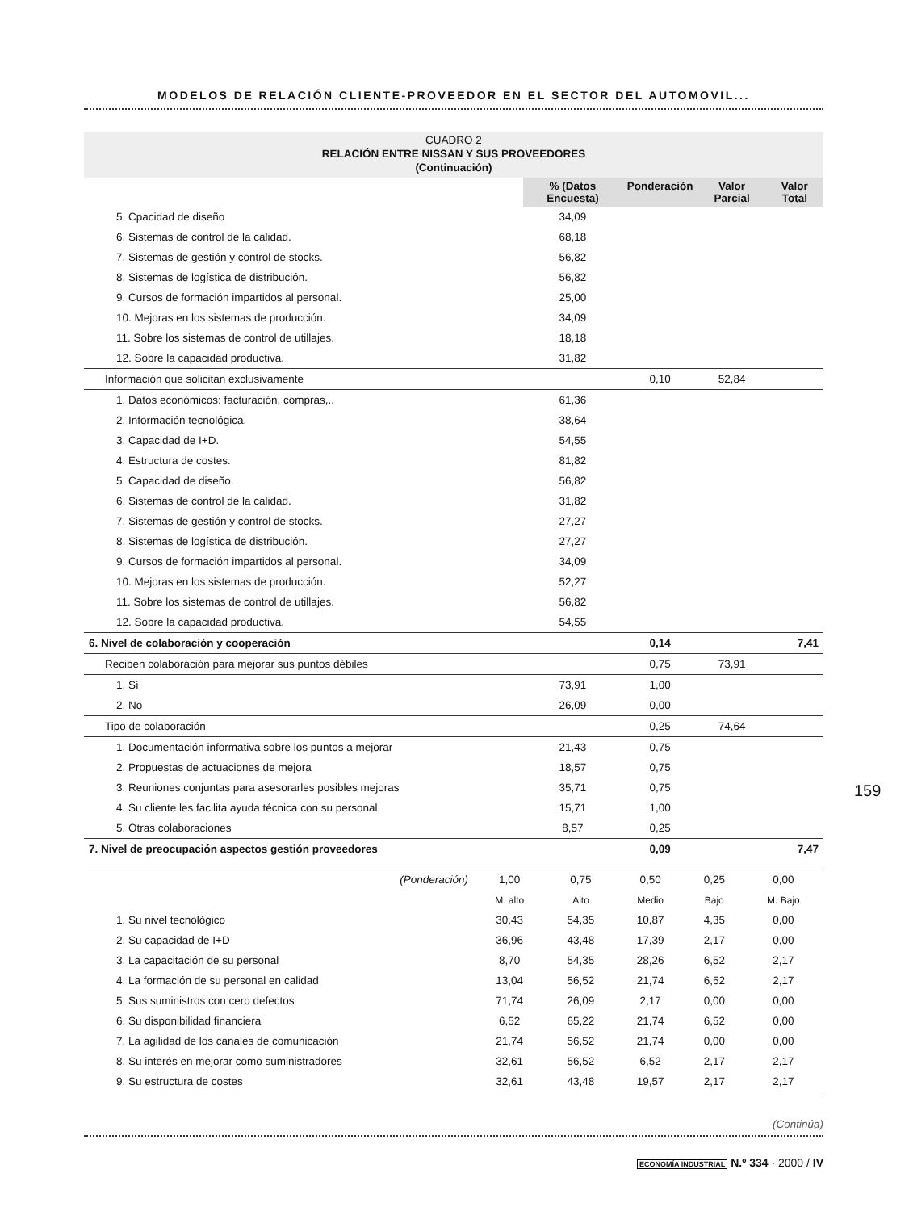MODELOS DE RELACIÓN CLIENTE-PROVEEDOR EN EL SECTOR DEL AUTOMOVIL...
CUADRO 2
RELACIÓN ENTRE NISSAN Y SUS PROVEEDORES
(Continuación)
| | | % (Datos Encuesta) | Ponderación | Valor Parcial | Valor Total |
| 5. Cpacidad de diseño | | 34,09 | | | |
| 6. Sistemas de control de la calidad. | | 68,18 | | | |
| 7. Sistemas de gestión y control de stocks. | | 56,82 | | | |
| 8. Sistemas de logística de distribución. | | 56,82 | | | |
| 9. Cursos de formación impartidos al personal. | | 25,00 | | | |
| 10. Mejoras en los sistemas de producción. | | 34,09 | | | |
| 11. Sobre los sistemas de control de utillajes. | | 18,18 | | | |
| 12. Sobre la capacidad productiva. | | 31,82 | | | |
| Información que solicitan exclusivamente | | | 0,10 | 52,84 | |
| 1. Datos económicos: facturación, compras,.. | | 61,36 | | | |
| 2. Información tecnológica. | | 38,64 | | | |
| 3. Capacidad de I+D. | | 54,55 | | | |
| 4. Estructura de costes. | | 81,82 | | | |
| 5. Capacidad de diseño. | | 56,82 | | | |
| 6. Sistemas de control de la calidad. | | 31,82 | | | |
| 7. Sistemas de gestión y control de stocks. | | 27,27 | | | |
| 8. Sistemas de logística de distribución. | | 27,27 | | | |
| 9. Cursos de formación impartidos al personal. | | 34,09 | | | |
| 10. Mejoras en los sistemas de producción. | | 52,27 | | | |
| 11. Sobre los sistemas de control de utillajes. | | 56,82 | | | |
| 12. Sobre la capacidad productiva. | | 54,55 | | | |
| 6. Nivel de colaboración y cooperación | | | 0,14 | | 7,41 |
| Reciben colaboración para mejorar sus puntos débiles | | | 0,75 | 73,91 | |
| 1. Sí | | 73,91 | 1,00 | | |
| 2. No | | 26,09 | 0,00 | | |
| Tipo de colaboración | | | 0,25 | 74,64 | |
| 1. Documentación informativa sobre los puntos a mejorar | | 21,43 | 0,75 | | |
| 2. Propuestas de actuaciones de mejora | | 18,57 | 0,75 | | |
| 3. Reuniones conjuntas para asesorarles posibles mejoras | | 35,71 | 0,75 | | |
| 4. Su cliente les facilita ayuda técnica con su personal | | 15,71 | 1,00 | | |
| 5. Otras colaboraciones | | 8,57 | 0,25 | | |
| 7. Nivel de preocupación aspectos gestión proveedores | | | 0,09 | | 7,47 |
| (Ponderación) | 1,00 | 0,75 | 0,50 | 0,25 | 0,00 |
| | M. alto | Alto | Medio | Bajo | M. Bajo |
| 1. Su nivel tecnológico | 30,43 | 54,35 | 10,87 | 4,35 | 0,00 |
| 2. Su capacidad de I+D | 36,96 | 43,48 | 17,39 | 2,17 | 0,00 |
| 3. La capacitación de su personal | 8,70 | 54,35 | 28,26 | 6,52 | 2,17 |
| 4. La formación de su personal en calidad | 13,04 | 56,52 | 21,74 | 6,52 | 2,17 |
| 5. Sus suministros con cero defectos | 71,74 | 26,09 | 2,17 | 0,00 | 0,00 |
| 6. Su disponibilidad financiera | 6,52 | 65,22 | 21,74 | 6,52 | 0,00 |
| 7. La agilidad de los canales de comunicación | 21,74 | 56,52 | 21,74 | 0,00 | 0,00 |
| 8. Su interés en mejorar como suministradores | 32,61 | 56,52 | 6,52 | 2,17 | 2,17 |
| 9. Su estructura de costes | 32,61 | 43,48 | 19,57 | 2,17 | 2,17 |
(Continúa)
159
ECONOMÍA INDUSTRIAL N.º 334 · 2000 / IV